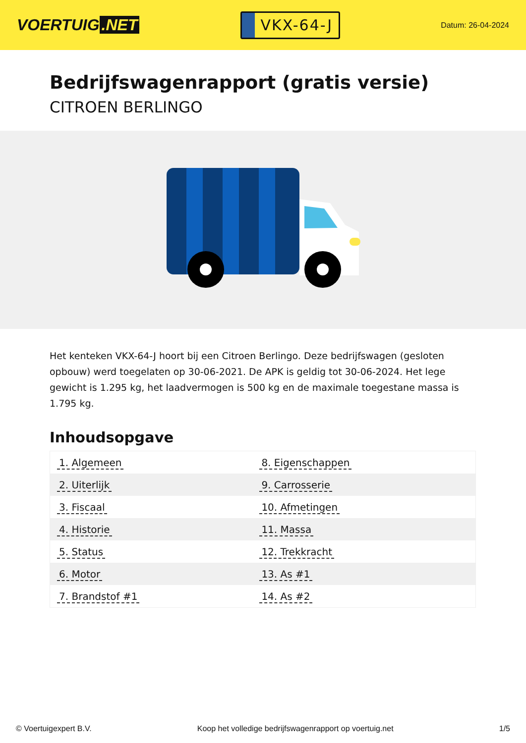VOERTUIG.NET
VKX-64-J
Datum: 26-04-2024
Bedrijfswagenrapport (gratis versie)
CITROEN BERLINGO
Het kenteken VKX-64-J hoort bij een Citroen Berlingo. Deze bedrijfswagen (gesloten opbouw) werd toegelaten op 30-06-2021. De APK is geldig tot 30-06-2024. Het lege gewicht is 1.295 kg, het laadvermogen is 500 kg en de maximale toegestane massa is 1.795 kg.
Inhoudsopgave
| 1. Algemeen | 8. Eigenschappen |
| 2. Uiterlijk | 9. Carrosserie |
| 3. Fiscaal | 10. Afmetingen |
| 4. Historie | 11. Massa |
| 5. Status | 12. Trekkracht |
| 6. Motor | 13. As #1 |
| 7. Brandstof #1 | 14. As #2 |
© Voertuigexpert B.V. Koop het volledige bedrijfswagenrapport op voertuig.net 1/5